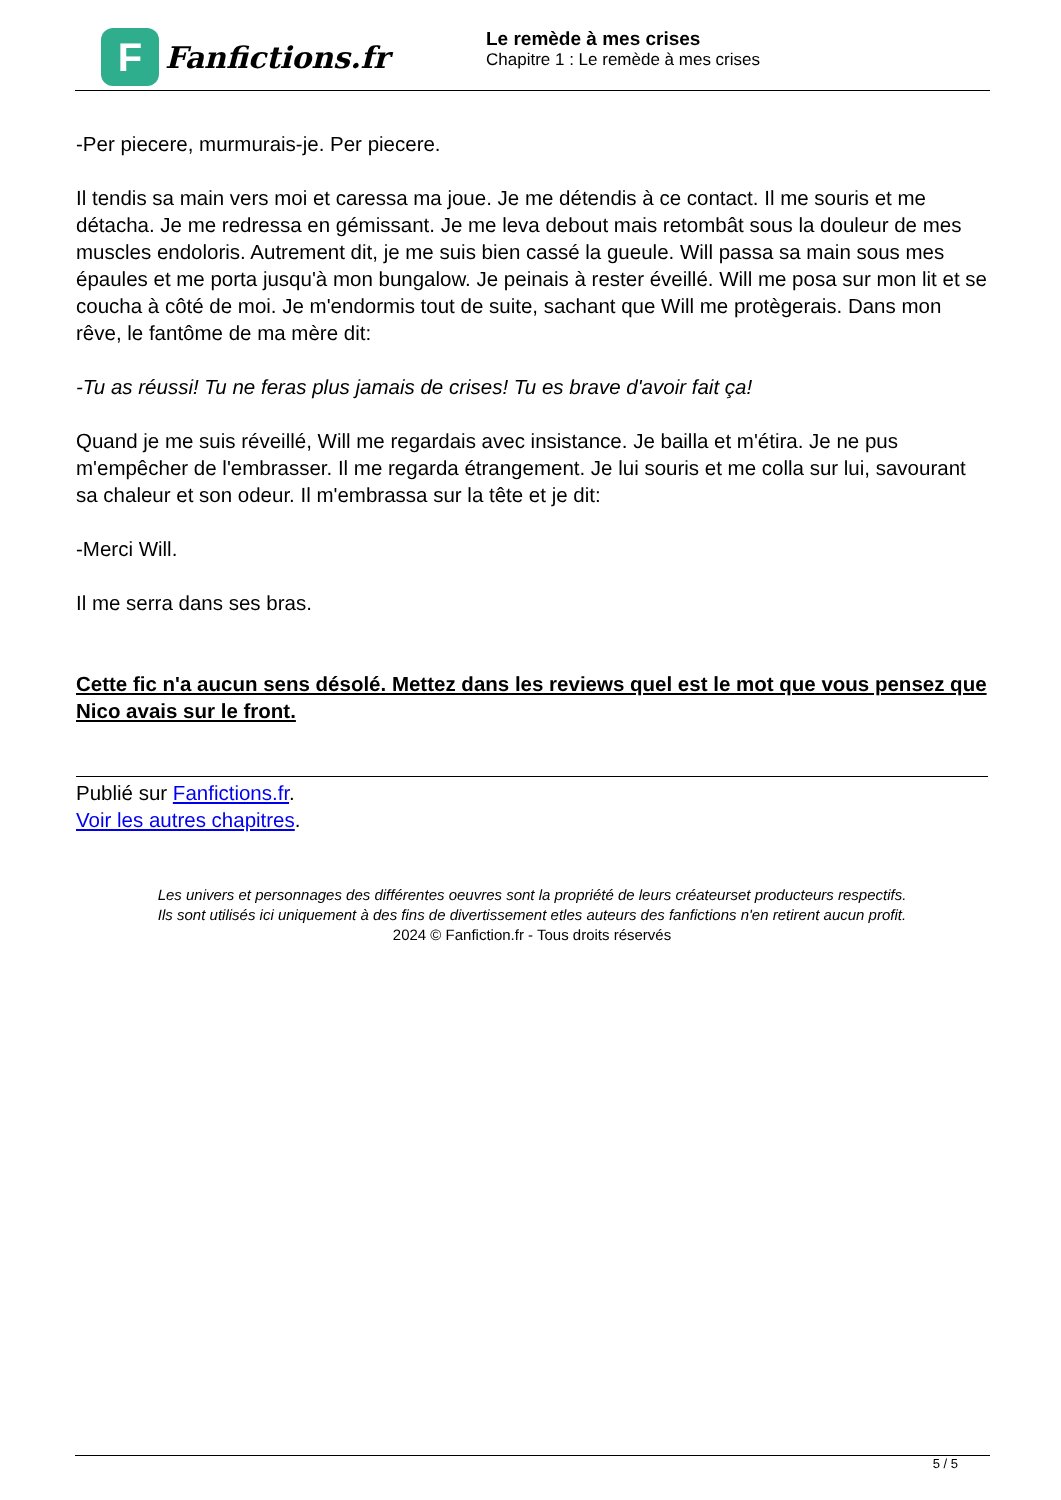F
Fanfictions.fr
Le remède à mes crises
Chapitre 1 : Le remède à mes crises
-Per piecere, murmurais-je. Per piecere.
Il tendis sa main vers moi et caressa ma joue. Je me détendis à ce contact. Il me souris et me détacha. Je me redressa en gémissant. Je me leva debout mais retombât sous la douleur de mes muscles endoloris. Autrement dit, je me suis bien cassé la gueule. Will passa sa main sous mes épaules et me porta jusqu'à mon bungalow. Je peinais à rester éveillé. Will me posa sur mon lit et se coucha à côté de moi. Je m'endormis tout de suite, sachant que Will me protègerais. Dans mon rêve, le fantôme de ma mère dit:
-Tu as réussi! Tu ne feras plus jamais de crises! Tu es brave d'avoir fait ça!
Quand je me suis réveillé, Will me regardais avec insistance. Je bailla et m'étira. Je ne pus m'empêcher de l'embrasser. Il me regarda étrangement. Je lui souris et me colla sur lui, savourant sa chaleur et son odeur. Il m'embrassa sur la tête et je dit:
-Merci Will.
Il me serra dans ses bras.
Cette fic n'a aucun sens désolé. Mettez dans les reviews quel est le mot que vous pensez que Nico avais sur le front.
Publié sur Fanfictions.fr.
Voir les autres chapitres.
Les univers et personnages des différentes oeuvres sont la propriété de leurs créateurset producteurs respectifs.
Ils sont utilisés ici uniquement à des fins de divertissement etles auteurs des fanfictions n'en retirent aucun profit.
2024 © Fanfiction.fr - Tous droits réservés
5 / 5